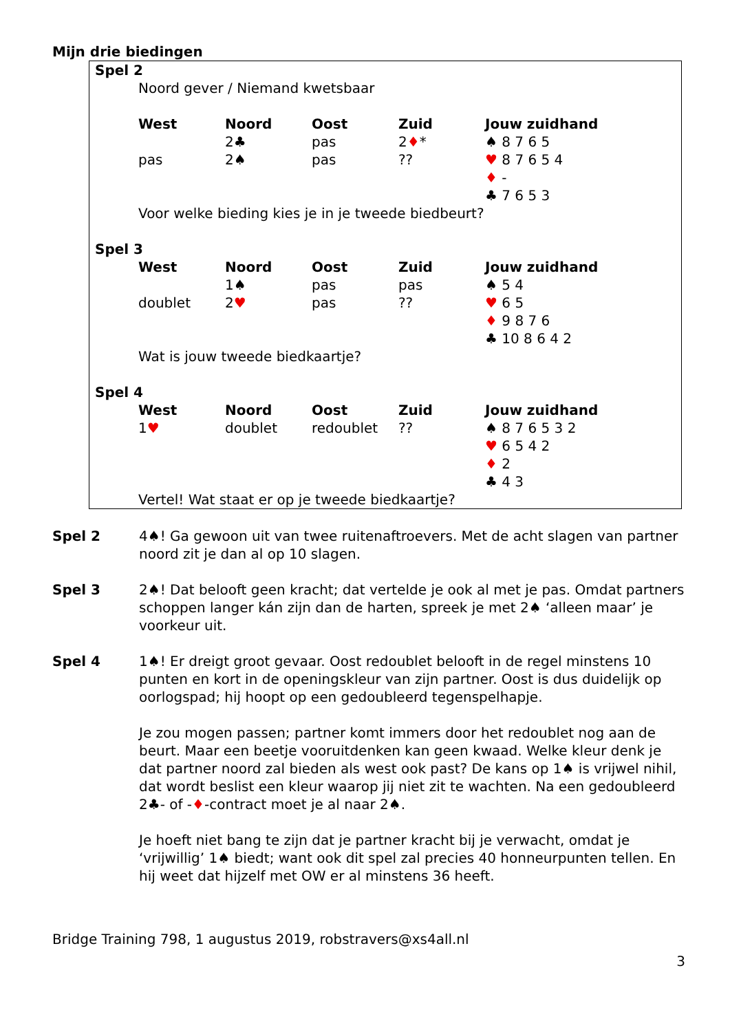Mijn drie biedingen
Spel 2
Noord gever / Niemand kwetsbaar
| West | Noord | Oost | Zuid | Jouw zuidhand |
| --- | --- | --- | --- | --- |
| | 2♣ | pas | 2 ♦ * | ♠ 8 7 6 5 |
| pas | 2♠ | pas | ?? | ♥ 8 7 6 5 4 |
| | | | | ♦ - |
| | | | | ♣ 7 6 5 3 |
Voor welke bieding kies je in je tweede biedbeurt?
Spel 3
| West | Noord | Oost | Zuid | Jouw zuidhand |
| --- | --- | --- | --- | --- |
| | 1♠ | pas | pas | ♠ 5 4 |
| doublet | 2 ♥ | pas | ?? | ♥ 6 5 |
| | | | | ♦ 9 8 7 6 |
| | | | | ♣ 10 8 6 4 2 |
Wat is jouw tweede biedkaartje?
Spel 4
| West | Noord | Oost | Zuid | Jouw zuidhand |
| --- | --- | --- | --- | --- |
| 1 ♥ | doublet | redoublet | ?? | ♠ 8 7 6 5 3 2 |
| | | | | ♥ 6 5 4 2 |
| | | | | ♦ 2 |
| | | | | ♣ 4 3 |
Vertel! Wat staat er op je tweede biedkaartje?
Spel 2 4♠! Ga gewoon uit van twee ruitenaftroevers. Met de acht slagen van partner noord zit je dan al op 10 slagen.
Spel 3 2♠! Dat belooft geen kracht; dat vertelde je ook al met je pas. Omdat partners schoppen langer kán zijn dan de harten, spreek je met 2♠ ‘alleen maar’ je voorkeur uit.
Spel 4 1♠! Er dreigt groot gevaar. Oost redoublet belooft in de regel minstens 10 punten en kort in de openingskleur van zijn partner. Oost is dus duidelijk op oorlogspad; hij hoopt op een gedoubleerd tegenspelhapje.
Je zou mogen passen; partner komt immers door het redoublet nog aan de beurt. Maar een beetje vooruitdenken kan geen kwaad. Welke kleur denk je dat partner noord zal bieden als west ook past? De kans op 1♠ is vrijwel nihil, dat wordt beslist een kleur waarop jij niet zit te wachten. Na een gedoubleerd 2♣- of -♦-contract moet je al naar 2♠.
Je hoeft niet bang te zijn dat je partner kracht bij je verwacht, omdat je ‘vrijwillig’ 1♠ biedt; want ook dit spel zal precies 40 honneurpunten tellen. En hij weet dat hijzelf met OW er al minstens 36 heeft.
Bridge Training 798, 1 augustus 2019, robstravers@xs4all.nl
3